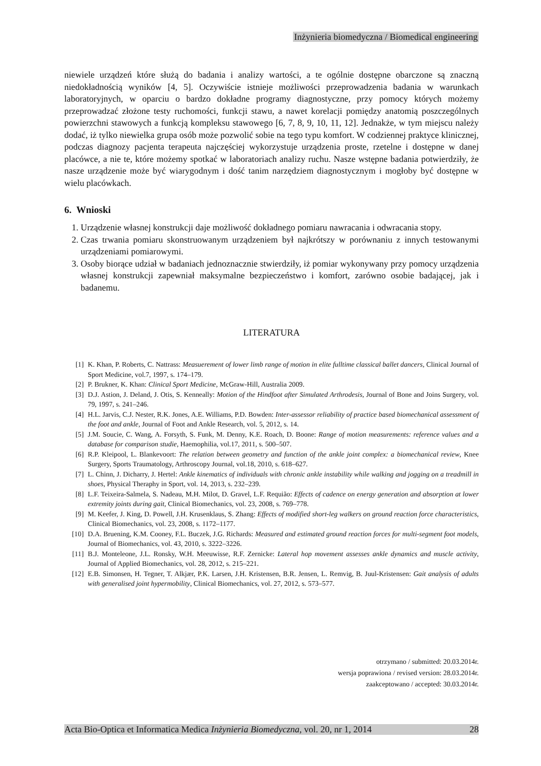Inżynieria biomedyczna / Biomedical engineering
niewiele urządzeń które służą do badania i analizy wartości, a te ogólnie dostępne obarczone są znaczną niedokładnością wyników [4, 5]. Oczywiście istnieje możliwości przeprowadzenia badania w warunkach laboratoryjnych, w oparciu o bardzo dokładne programy diagnostyczne, przy pomocy których możemy przeprowadzać złożone testy ruchomości, funkcji stawu, a nawet korelacji pomiędzy anatomią poszczególnych powierzchni stawowych a funkcją kompleksu stawowego [6, 7, 8, 9, 10, 11, 12]. Jednakże, w tym miejscu należy dodać, iż tylko niewielka grupa osób może pozwolić sobie na tego typu komfort. W codziennej praktyce klinicznej, podczas diagnozy pacjenta terapeuta najczęściej wykorzystuje urządzenia proste, rzetelne i dostępne w danej placówce, a nie te, które możemy spotkać w laboratoriach analizy ruchu. Nasze wstępne badania potwierdziły, że nasze urządzenie może być wiarygodnym i dość tanim narzędziem diagnostycznym i mogłoby być dostępne w wielu placówkach.
6. Wnioski
1. Urządzenie własnej konstrukcji daje możliwość dokładnego pomiaru nawracania i odwracania stopy.
2. Czas trwania pomiaru skonstruowanym urządzeniem był najkrótszy w porównaniu z innych testowanymi urządzeniami pomiarowymi.
3. Osoby biorące udział w badaniach jednoznacznie stwierdziły, iż pomiar wykonywany przy pomocy urządzenia własnej konstrukcji zapewniał maksymalne bezpieczeństwo i komfort, zarówno osobie badającej, jak i badanemu.
LITERATURA
[1] K. Khan, P. Roberts, C. Nattrass: Measuerement of lower limb range of motion in elite fulltime classical ballet dancers, Clinical Journal of Sport Medicine, vol.7, 1997, s. 174–179.
[2] P. Brukner, K. Khan: Clinical Sport Medicine, McGraw-Hill, Australia 2009.
[3] D.J. Astion, J. Deland, J. Otis, S. Kenneally: Motion of the Hindfoot after Simulated Arthrodesis, Journal of Bone and Joins Surgery, vol. 79, 1997, s. 241–246.
[4] H.L. Jarvis, C.J. Nester, R.K. Jones, A.E. Williams, P.D. Bowden: Inter-assessor reliability of practice based biomechanical assessment of the foot and ankle, Journal of Foot and Ankle Research, vol. 5, 2012, s. 14.
[5] J.M. Soucie, C. Wang, A. Forsyth, S. Funk, M. Denny, K.E. Roach, D. Boone: Range of motion measurements: reference values and a database for comparison studie, Haemophilia, vol.17, 2011, s. 500–507.
[6] R.P. Kleipool, L. Blankevoort: The relation between geometry and function of the ankle joint complex: a biomechanical review, Knee Surgery, Sports Traumatology, Arthroscopy Journal, vol.18, 2010, s. 618–627.
[7] L. Chinn, J. Dicharry, J. Hertel: Ankle kinematics of individuals with chronic ankle instability while walking and jogging on a treadmill in shoes, Physical Theraphy in Sport, vol. 14, 2013, s. 232–239.
[8] L.F. Teixeira-Salmela, S. Nadeau, M.H. Milot, D. Gravel, L.F. Requião: Effects of cadence on energy generation and absorption at lower extremity joints during gait, Clinical Biomechanics, vol. 23, 2008, s. 769–778.
[9] M. Keefer, J. King, D. Powell, J.H. Krusenklaus, S. Zhang: Effects of modified short-leg walkers on ground reaction force characteristics, Clinical Biomechanics, vol. 23, 2008, s. 1172–1177.
[10] D.A. Bruening, K.M. Cooney, F.L. Buczek, J.G. Richards: Measured and estimated ground reaction forces for multi-segment foot models, Journal of Biomechanics, vol. 43, 2010, s. 3222–3226.
[11] B.J. Monteleone, J.L. Ronsky, W.H. Meeuwisse, R.F. Zernicke: Lateral hop movement assesses ankle dynamics and muscle activity, Journal of Applied Biomechanics, vol. 28, 2012, s. 215–221.
[12] E.B. Simonsen, H. Tegner, T. Alkjær, P.K. Larsen, J.H. Kristensen, B.R. Jensen, L. Remvig, B. Juul-Kristensen: Gait analysis of adults with generalised joint hypermobility, Clinical Biomechanics, vol. 27, 2012, s. 573–577.
otrzymano / submitted: 20.03.2014r.
wersja poprawiona / revised version: 28.03.2014r.
zaakceptowano / accepted: 30.03.2014r.
Acta Bio-Optica et Informatica Medica Inżynieria Biomedyczna, vol. 20, nr 1, 2014 28